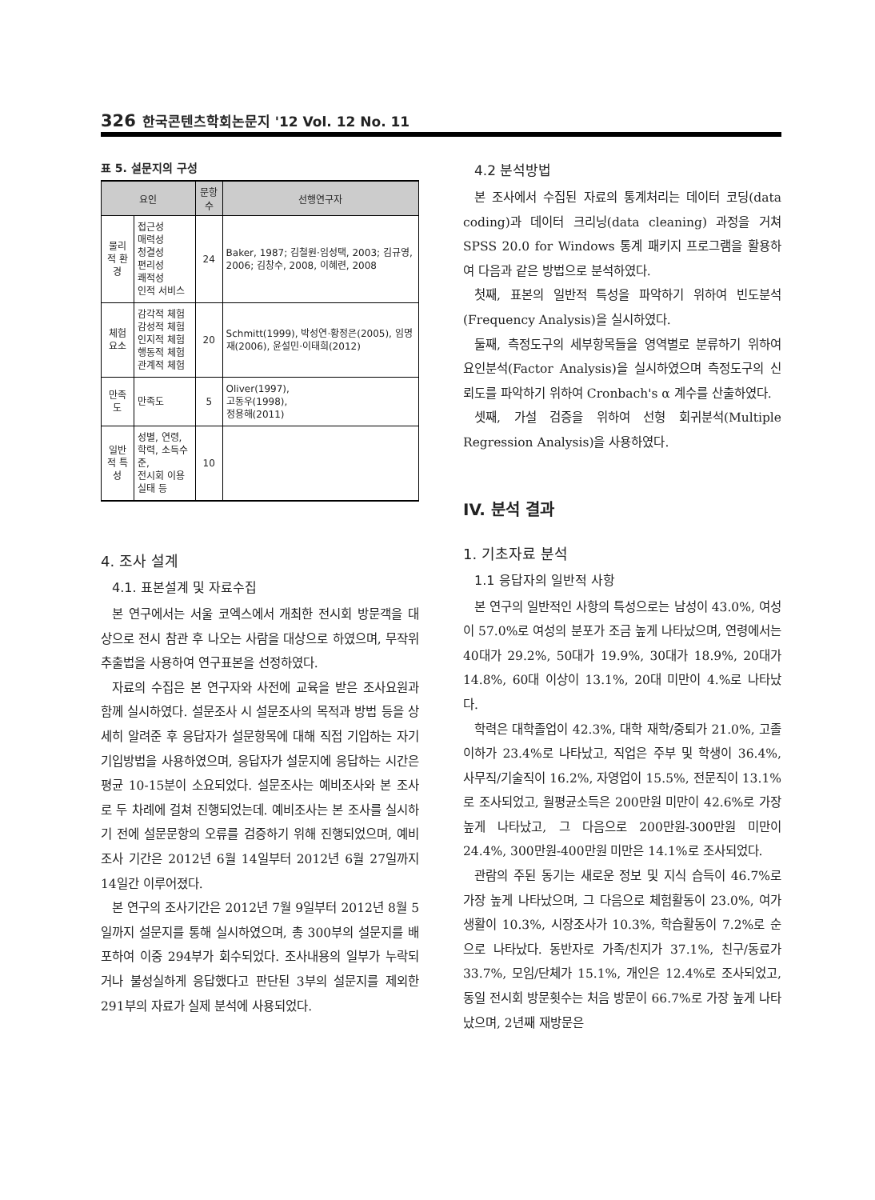326 한국콘텐츠학회논문지 '12 Vol. 12 No. 11
표 5. 설문지의 구성
| 요인 | | 문항 수 | 선행연구자 |
| --- | --- | --- | --- |
| 물리적 환경 | 접근성 매력성 청결성 편리성 쾌적성 인적 서비스 | 24 | Baker, 1987; 김철원·임성택, 2003; 김규영, 2006; 김창수, 2008, 이혜련, 2008 |
| 체험요소 | 감각적 체험 감성적 체험 인지적 체험 행동적 체험 관계적 체험 | 20 | Schmitt(1999), 박성연·황정은(2005), 임명재(2006), 윤설민·이태희(2012) |
| 만족도 | 만족도 | 5 | Oliver(1997), 고동우(1998), 정용해(2011) |
| 일반적 특성 | 성별, 연령, 학력, 소득수준, 전시회 이용실태 등 | 10 | |
4. 조사 설계
4.1. 표본설계 및 자료수집
본 연구에서는 서울 코엑스에서 개최한 전시회 방문객을 대상으로 전시 참관 후 나오는 사람을 대상으로 하였으며, 무작위 추출법을 사용하여 연구표본을 선정하였다.
자료의 수집은 본 연구자와 사전에 교육을 받은 조사요원과 함께 실시하였다. 설문조사 시 설문조사의 목적과 방법 등을 상세히 알려준 후 응답자가 설문항목에 대해 직접 기입하는 자기기입방법을 사용하였으며, 응답자가 설문지에 응답하는 시간은 평균 10-15분이 소요되었다. 설문조사는 예비조사와 본 조사로 두 차례에 걸쳐 진행되었는데. 예비조사는 본 조사를 실시하기 전에 설문문항의 오류를 검증하기 위해 진행되었으며, 예비조사 기간은 2012년 6월 14일부터 2012년 6월 27일까지 14일간 이루어졌다.
본 연구의 조사기간은 2012년 7월 9일부터 2012년 8월 5일까지 설문지를 통해 실시하였으며, 총 300부의 설문지를 배포하여 이중 294부가 회수되었다. 조사내용의 일부가 누락되거나 불성실하게 응답했다고 판단된 3부의 설문지를 제외한 291부의 자료가 실제 분석에 사용되었다.
4.2 분석방법
본 조사에서 수집된 자료의 통계처리는 데이터 코딩(data coding)과 데이터 크리닝(data cleaning) 과정을 거쳐 SPSS 20.0 for Windows 통계 패키지 프로그램을 활용하여 다음과 같은 방법으로 분석하였다.
첫째, 표본의 일반적 특성을 파악하기 위하여 빈도분석(Frequency Analysis)을 실시하였다.
둘째, 측정도구의 세부항목들을 영역별로 분류하기 위하여 요인분석(Factor Analysis)을 실시하였으며 측정도구의 신뢰도를 파악하기 위하여 Cronbach's α 계수를 산출하였다.
셋째, 가설 검증을 위하여 선형 회귀분석(Multiple Regression Analysis)을 사용하였다.
IV. 분석 결과
1. 기초자료 분석
1.1 응답자의 일반적 사항
본 연구의 일반적인 사항의 특성으로는 남성이 43.0%, 여성이 57.0%로 여성의 분포가 조금 높게 나타났으며, 연령에서는 40대가 29.2%, 50대가 19.9%, 30대가 18.9%, 20대가 14.8%, 60대 이상이 13.1%, 20대 미만이 4.%로 나타났다.
학력은 대학졸업이 42.3%, 대학 재학/중퇴가 21.0%, 고졸이하가 23.4%로 나타났고, 직업은 주부 및 학생이 36.4%, 사무직/기술직이 16.2%, 자영업이 15.5%, 전문직이 13.1%로 조사되었고, 월평균소득은 200만원 미만이 42.6%로 가장 높게 나타났고, 그 다음으로 200만원-300만원 미만이 24.4%, 300만원-400만원 미만은 14.1%로 조사되었다.
관람의 주된 동기는 새로운 정보 및 지식 습득이 46.7%로 가장 높게 나타났으며, 그 다음으로 체험활동이 23.0%, 여가생활이 10.3%, 시장조사가 10.3%, 학습활동이 7.2%로 순으로 나타났다. 동반자로 가족/친지가 37.1%, 친구/동료가 33.7%, 모임/단체가 15.1%, 개인은 12.4%로 조사되었고, 동일 전시회 방문횟수는 처음 방문이 66.7%로 가장 높게 나타났으며, 2년째 재방문은